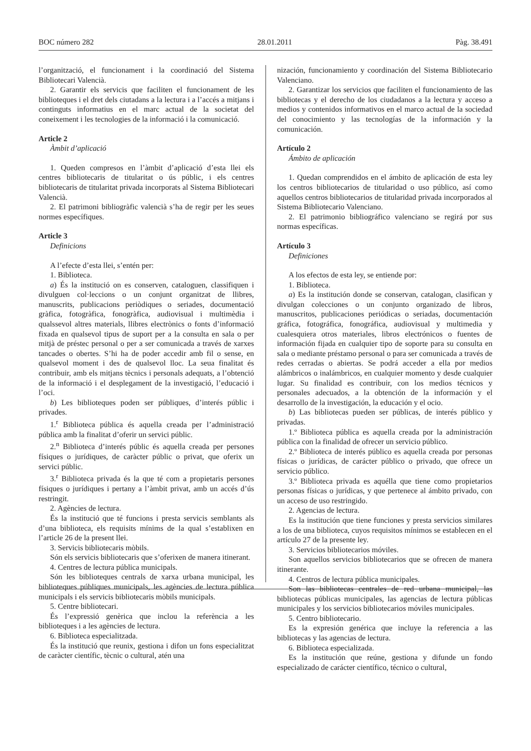BOC número 282 28.01.2011 Pàg. 38.491
l’organització, el funcionament i la coordinació del Sistema Bibliotecari Valencià.
2. Garantir els servicis que faciliten el funcionament de les biblioteques i el dret dels ciutadans a la lectura i a l’accés a mitjans i continguts informatius en el marc actual de la societat del coneixement i les tecnologies de la informació i la comunicació.
Article 2
Àmbit d’aplicació
1. Queden compresos en l’àmbit d’aplicació d’esta llei els centres bibliotecaris de titularitat o ús públic, i els centres bibliotecaris de titularitat privada incorporats al Sistema Bibliotecari Valencià.
2. El patrimoni bibliogràfic valencià s’ha de regir per les seues normes específiques.
Article 3
Definicions
A l’efecte d’esta llei, s’entén per:
1. Biblioteca.
a) És la institució on es conserven, cataloguen, classifiquen i divulguen col·leccions o un conjunt organitzat de llibres, manuscrits, publicacions periòdiques o seriades, documentació gràfica, fotogràfica, fonogràfica, audiovisual i multimèdia i qualssevol altres materials, llibres electrònics o fonts d’informació fixada en qualsevol tipus de suport per a la consulta en sala o per mitjà de préstec personal o per a ser comunicada a través de xarxes tancades o obertes. S’hi ha de poder accedir amb fil o sense, en qualsevol moment i des de qualsevol lloc. La seua finalitat és contribuir, amb els mitjans tècnics i personals adequats, a l’obtenció de la informació i el desplegament de la investigació, l’educació i l’oci.
b) Les biblioteques poden ser públiques, d’interés públic i privades.
1.<sup>r</sup> Biblioteca pública és aquella creada per l’administració pública amb la finalitat d’oferir un servici públic.
2.<sup>n</sup> Biblioteca d’interés públic és aquella creada per persones físiques o jurídiques, de caràcter públic o privat, que oferix un servici públic.
3.<sup>r</sup> Biblioteca privada és la que té com a propietaris persones físiques o jurídiques i pertany a l’àmbit privat, amb un accés d’ús restringit.
2. Agències de lectura.
És la institució que té funcions i presta servicis semblants als d’una biblioteca, els requisits mínims de la qual s’establixen en l’article 26 de la present llei.
3. Servicis bibliotecaris mòbils.
Són els servicis bibliotecaris que s’oferixen de manera itinerant.
4. Centres de lectura pública municipals.
Són les biblioteques centrals de xarxa urbana municipal, les biblioteques públiques municipals, les agències de lectura pública municipals i els servicis bibliotecaris mòbils municipals.
5. Centre bibliotecari.
És l’expressió genèrica que inclou la referència a les biblioteques i a les agències de lectura.
6. Biblioteca especialitzada.
És la institució que reunix, gestiona i difon un fons especialitzat de caràcter científic, tècnic o cultural, atén una
nización, funcionamiento y coordinación del Sistema Bibliotecario Valenciano.
2. Garantizar los servicios que faciliten el funcionamiento de las bibliotecas y el derecho de los ciudadanos a la lectura y acceso a medios y contenidos informativos en el marco actual de la sociedad del conocimiento y las tecnologías de la información y la comunicación.
Artículo 2
Ámbito de aplicación
1. Quedan comprendidos en el ámbito de aplicación de esta ley los centros bibliotecarios de titularidad o uso público, así como aquellos centros bibliotecarios de titularidad privada incorporados al Sistema Bibliotecario Valenciano.
2. El patrimonio bibliográfico valenciano se regirá por sus normas específicas.
Artículo 3
Definiciones
A los efectos de esta ley, se entiende por:
1. Biblioteca.
a) Es la institución donde se conservan, catalogan, clasifican y divulgan colecciones o un conjunto organizado de libros, manuscritos, publicaciones periódicas o seriadas, documentación gráfica, fotográfica, fonográfica, audiovisual y multimedia y cualesquiera otros materiales, libros electrónicos o fuentes de información fijada en cualquier tipo de soporte para su consulta en sala o mediante préstamo personal o para ser comunicada a través de redes cerradas o abiertas. Se podrá acceder a ella por medios alámbricos o inalámbricos, en cualquier momento y desde cualquier lugar. Su finalidad es contribuir, con los medios técnicos y personales adecuados, a la obtención de la información y el desarrollo de la investigación, la educación y el ocio.
b) Las bibliotecas pueden ser públicas, de interés público y privadas.
1.º Biblioteca pública es aquella creada por la administración pública con la finalidad de ofrecer un servicio público.
2.º Biblioteca de interés público es aquella creada por personas físicas o jurídicas, de carácter público o privado, que ofrece un servicio público.
3.º Biblioteca privada es aquélla que tiene como propietarios personas físicas o jurídicas, y que pertenece al ámbito privado, con un acceso de uso restringido.
2. Agencias de lectura.
Es la institución que tiene funciones y presta servicios similares a los de una biblioteca, cuyos requisitos mínimos se establecen en el artículo 27 de la presente ley.
3. Servicios bibliotecarios móviles.
Son aquellos servicios bibliotecarios que se ofrecen de manera itinerante.
4. Centros de lectura pública municipales.
Son las bibliotecas centrales de red urbana municipal, las bibliotecas públicas municipales, las agencias de lectura públicas municipales y los servicios bibliotecarios móviles municipales.
5. Centro bibliotecario.
Es la expresión genérica que incluye la referencia a las bibliotecas y las agencias de lectura.
6. Biblioteca especializada.
Es la institución que reúne, gestiona y difunde un fondo especializado de carácter científico, técnico o cultural,